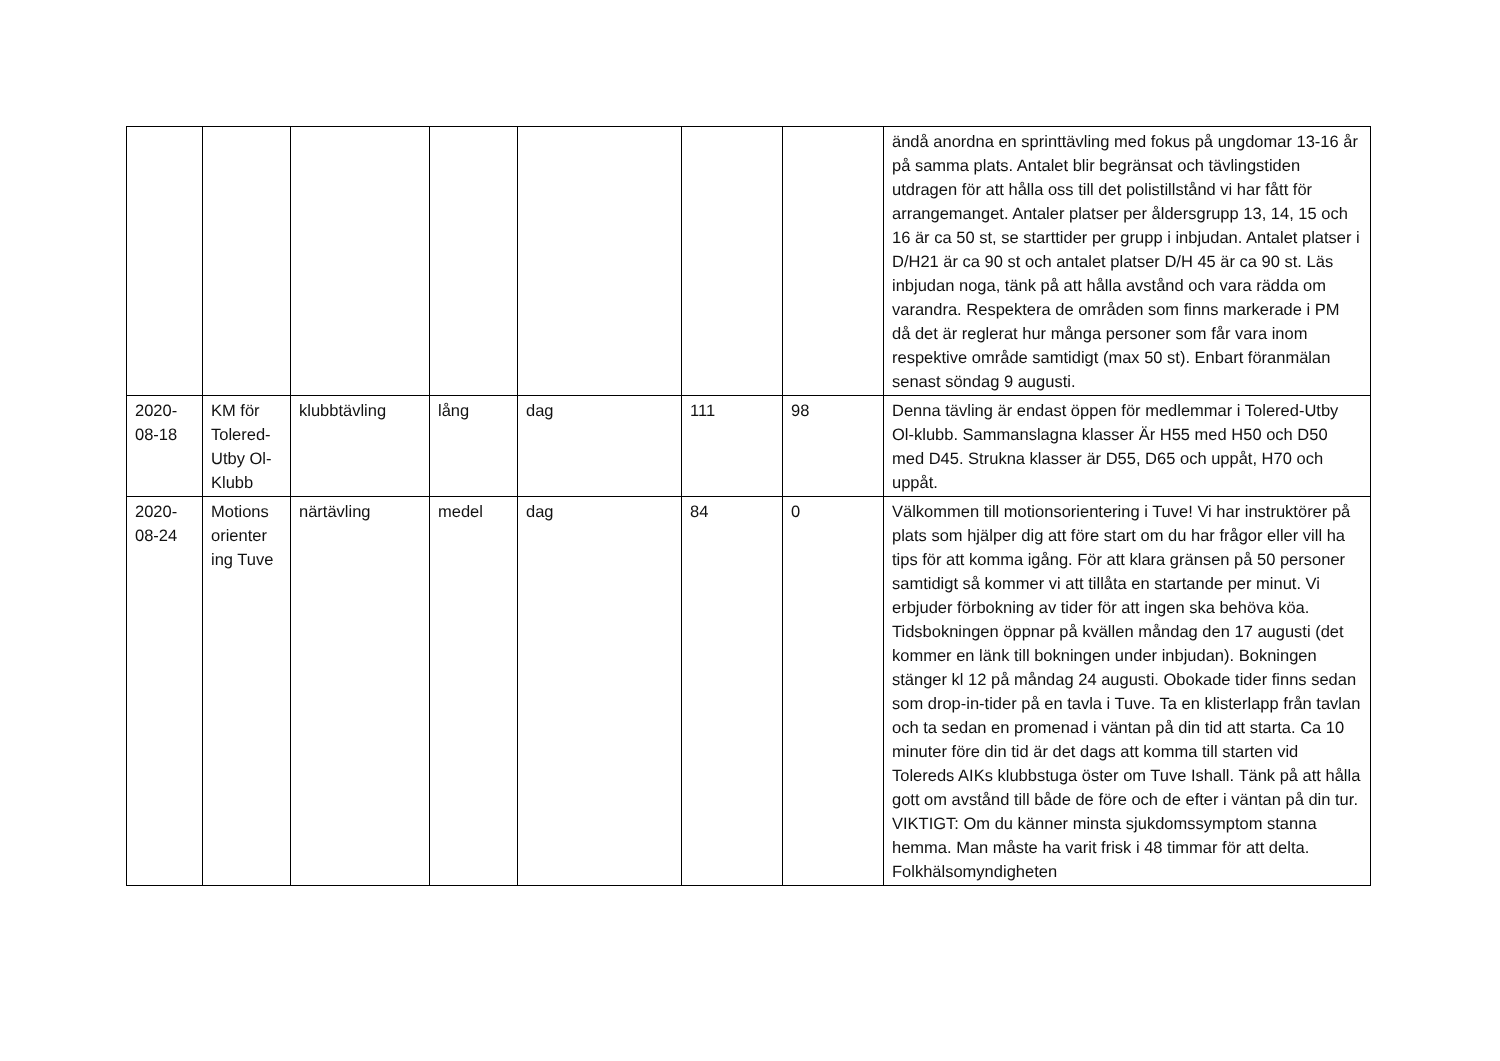| | | | | | | | ändå anordna en sprinttävling med fokus på ungdomar 13-16 år på samma plats. Antalet blir begränsat och tävlingstiden utdragen för att hålla oss till det polistillstånd vi har fått för arrangemanget. Antaler platser per åldersgrupp 13, 14, 15 och 16 är ca 50 st, se starttider per grupp i inbjudan. Antalet platser i D/H21 är ca 90 st och antalet platser D/H 45 är ca 90 st. Läs inbjudan noga, tänk på att hålla avstånd och vara rädda om varandra. Respektera de områden som finns markerade i PM då det är reglerat hur många personer som får vara inom respektive område samtidigt (max 50 st). Enbart föranmälan senast söndag 9 augusti. |
| 2020-08-18 | KM för Tolered-Utby Ol-Klubb | klubbtävling | lång | dag | 111 | 98 | Denna tävling är endast öppen för medlemmar i Tolered-Utby Ol-klubb. Sammanslagna klasser Är H55 med H50 och D50 med D45. Strukna klasser är D55, D65 och uppåt, H70 och uppåt. |
| 2020-08-24 | Motions orienter ing Tuve | närtävling | medel | dag | 84 | 0 | Välkommen till motionsorientering i Tuve! Vi har instruktörer på plats som hjälper dig att före start om du har frågor eller vill ha tips för att komma igång. För att klara gränsen på 50 personer samtidigt så kommer vi att tillåta en startande per minut. Vi erbjuder förbokning av tider för att ingen ska behöva köa. Tidsbokningen öppnar på kvällen måndag den 17 augusti (det kommer en länk till bokningen under inbjudan). Bokningen stänger kl 12 på måndag 24 augusti. Obokade tider finns sedan som drop-in-tider på en tavla i Tuve. Ta en klisterlapp från tavlan och ta sedan en promenad i väntan på din tid att starta. Ca 10 minuter före din tid är det dags att komma till starten vid Tolereds AIKs klubbstuga öster om Tuve Ishall. Tänk på att hålla gott om avstånd till både de före och de efter i väntan på din tur. VIKTIGT: Om du känner minsta sjukdomssymptom stanna hemma. Man måste ha varit frisk i 48 timmar för att delta. Folkhälsomyndigheten |